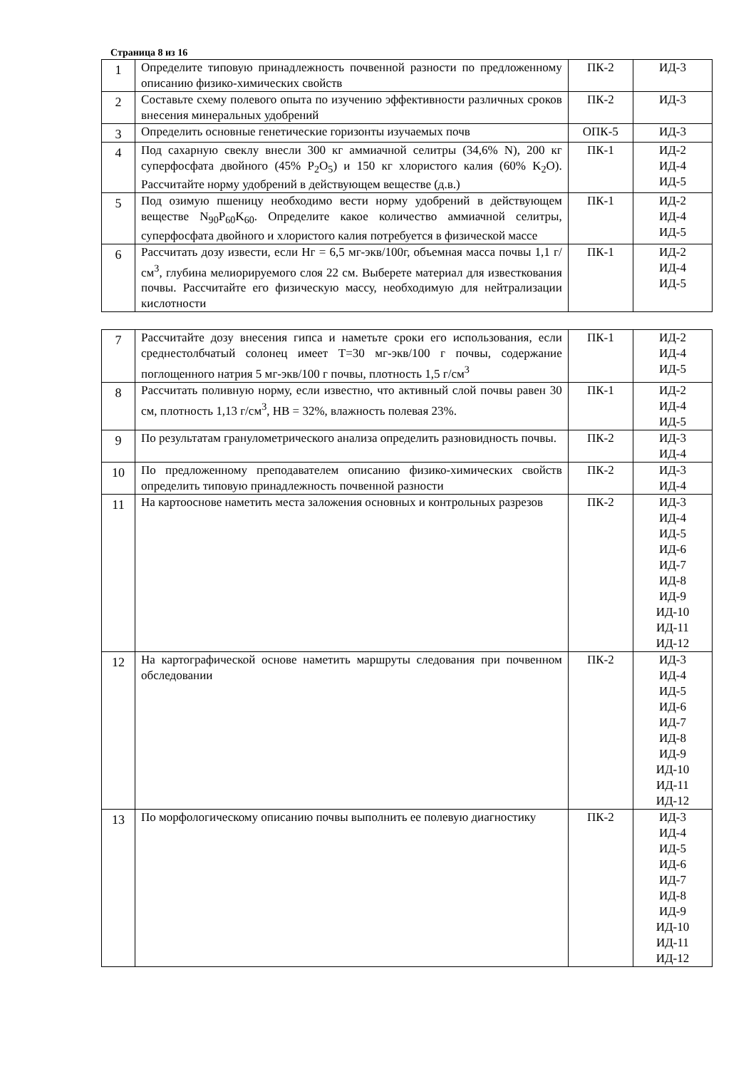Страница 8 из 16
| 1 | Определите типовую принадлежность почвенной разности по предложенному описанию физико-химических свойств | ПК-2 | ИД-3 |
| 2 | Составьте схему полевого опыта по изучению эффективности различных сроков внесения минеральных удобрений | ПК-2 | ИД-3 |
| 3 | Определить основные генетические горизонты изучаемых почв | ОПК-5 | ИД-3 |
| 4 | Под сахарную свеклу внесли 300 кг аммиачной селитры (34,6% N), 200 кг суперфосфата двойного (45% P<sub>2</sub>O<sub>5</sub>) и 150 кг хлористого калия (60% K<sub>2</sub>O). Рассчитайте норму удобрений в действующем веществе (д.в.) | ПК-1 | ИД-2 ИД-4 ИД-5 |
| 5 | Под озимую пшеницу необходимо вести норму удобрений в действующем веществе N<sub>90</sub>P<sub>60</sub>K<sub>60</sub>. Определите какое количество аммиачной селитры, суперфосфата двойного и хлористого калия потребуется в физической массе | ПК-1 | ИД-2 ИД-4 ИД-5 |
| 6 | Рассчитать дозу извести, если Нг = 6,5 мг-экв/100г, объемная масса почвы 1,1 г/см<sup>3</sup>, глубина мелиорируемого слоя 22 см. Выберете материал для известкования почвы. Рассчитайте его физическую массу, необходимую для нейтрализации кислотности | ПК-1 | ИД-2 ИД-4 ИД-5 |
| 7 | Рассчитайте дозу внесения гипса и наметьте сроки его использования, если среднестолбчатый солонец имеет T=30 мг-экв/100 г почвы, содержание поглощенного натрия 5 мг-экв/100 г почвы, плотность 1,5 г/см<sup>3</sup> | ПК-1 | ИД-2 ИД-4 ИД-5 |
| 8 | Рассчитать поливную норму, если известно, что активный слой почвы равен 30 см, плотность 1,13 г/см<sup>3</sup>, НВ = 32%, влажность полевая 23%. | ПК-1 | ИД-2 ИД-4 ИД-5 |
| 9 | По результатам гранулометрического анализа определить разновидность почвы. | ПК-2 | ИД-3 ИД-4 |
| 10 | По предложенному преподавателем описанию физико-химических свойств определить типовую принадлежность почвенной разности | ПК-2 | ИД-3 ИД-4 |
| 11 | На картооснове наметить места заложения основных и контрольных разрезов | ПК-2 | ИД-3 ИД-4 ИД-5 ИД-6 ИД-7 ИД-8 ИД-9 ИД-10 ИД-11 ИД-12 |
| 12 | На картографической основе наметить маршруты следования при почвенном обследовании | ПК-2 | ИД-3 ИД-4 ИД-5 ИД-6 ИД-7 ИД-8 ИД-9 ИД-10 ИД-11 ИД-12 |
| 13 | По морфологическому описанию почвы выполнить ее полевую диагностику | ПК-2 | ИД-3 ИД-4 ИД-5 ИД-6 ИД-7 ИД-8 ИД-9 ИД-10 ИД-11 ИД-12 |